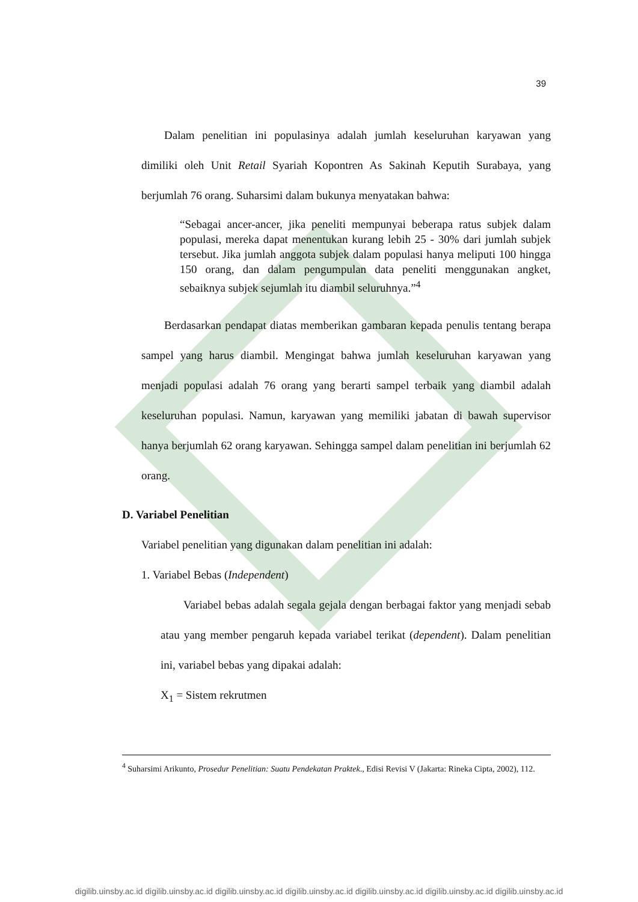39
Dalam penelitian ini populasinya adalah jumlah keseluruhan karyawan yang dimiliki oleh Unit Retail Syariah Kopontren As Sakinah Keputih Surabaya, yang berjumlah 76 orang. Suharsimi dalam bukunya menyatakan bahwa:
“Sebagai ancer-ancer, jika peneliti mempunyai beberapa ratus subjek dalam populasi, mereka dapat menentukan kurang lebih 25 - 30% dari jumlah subjek tersebut. Jika jumlah anggota subjek dalam populasi hanya meliputi 100 hingga 150 orang, dan dalam pengumpulan data peneliti menggunakan angket, sebaiknya subjek sejumlah itu diambil seluruhnya.”<sup>4</sup>
Berdasarkan pendapat diatas memberikan gambaran kepada penulis tentang berapa sampel yang harus diambil. Mengingat bahwa jumlah keseluruhan karyawan yang menjadi populasi adalah 76 orang yang berarti sampel terbaik yang diambil adalah keseluruhan populasi. Namun, karyawan yang memiliki jabatan di bawah supervisor hanya berjumlah 62 orang karyawan. Sehingga sampel dalam penelitian ini berjumlah 62 orang.
D. Variabel Penelitian
Variabel penelitian yang digunakan dalam penelitian ini adalah:
1. Variabel Bebas (Independent)
Variabel bebas adalah segala gejala dengan berbagai faktor yang menjadi sebab atau yang member pengaruh kepada variabel terikat (dependent). Dalam penelitian ini, variabel bebas yang dipakai adalah:
X<sub>1</sub> = Sistem rekrutmen
<sup>4</sup> Suharsimi Arikunto, Prosedur Penelitian: Suatu Pendekatan Praktek., Edisi Revisi V (Jakarta: Rineka Cipta, 2002), 112.
digilib.uinsby.ac.id digilib.uinsby.ac.id digilib.uinsby.ac.id digilib.uinsby.ac.id digilib.uinsby.ac.id digilib.uinsby.ac.id digilib.uinsby.ac.id